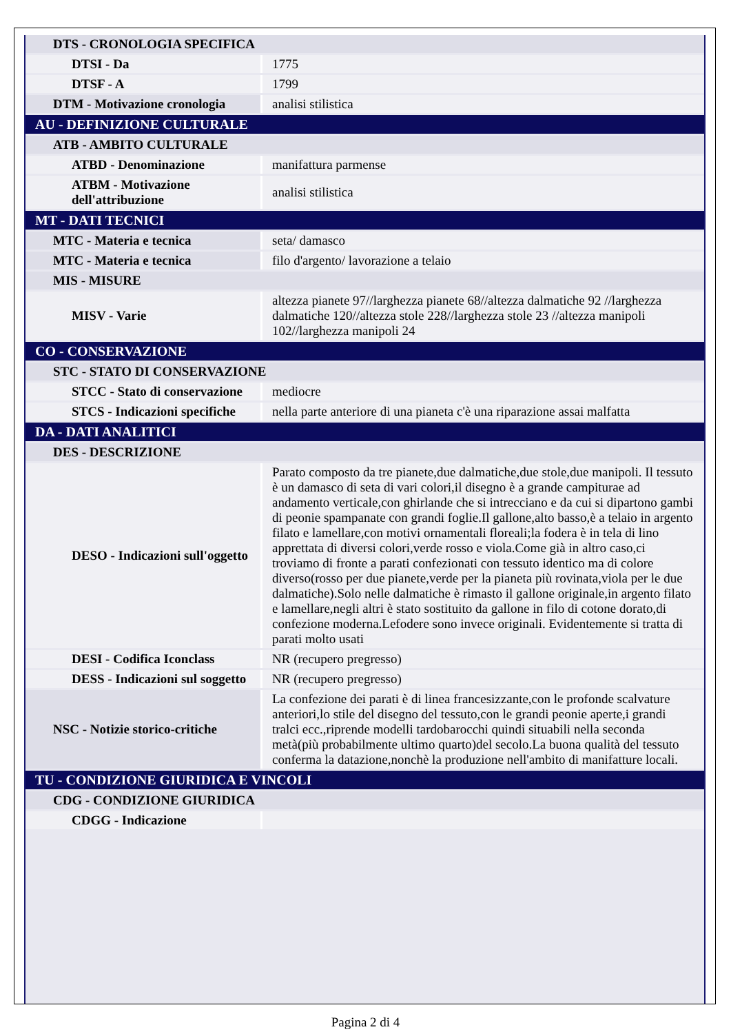| DTS - CRONOLOGIA SPECIFICA | |
| DTSI - Da | 1775 |
| DTSF - A | 1799 |
| DTM - Motivazione cronologia | analisi stilistica |
| AU - DEFINIZIONE CULTURALE | |
| ATB - AMBITO CULTURALE | |
| ATBD - Denominazione | manifattura parmense |
| ATBM - Motivazione dell'attribuzione | analisi stilistica |
| MT - DATI TECNICI | |
| MTC - Materia e tecnica | seta/ damasco |
| MTC - Materia e tecnica | filo d'argento/ lavorazione a telaio |
| MIS - MISURE | |
| MISV - Varie | altezza pianete 97//larghezza pianete 68//altezza dalmatiche 92 //larghezza dalmatiche 120//altezza stole 228//larghezza stole 23 //altezza manipoli 102//larghezza manipoli 24 |
| CO - CONSERVAZIONE | |
| STC - STATO DI CONSERVAZIONE | |
| STCC - Stato di conservazione | mediocre |
| STCS - Indicazioni specifiche | nella parte anteriore di una pianeta c'è una riparazione assai malfatta |
| DA - DATI ANALITICI | |
| DES - DESCRIZIONE | |
| DESO - Indicazioni sull'oggetto | Parato composto da tre pianete,due dalmatiche,due stole,due manipoli. Il tessuto è un damasco di seta di vari colori,il disegno è a grande campiturae ad andamento verticale,con ghirlande che si intrecciano e da cui si dipartono gambi di peonie spampanate con grandi foglie.Il gallone,alto basso,è a telaio in argento filato e lamellare,con motivi ornamentali floreali;la fodera è in tela di lino apprettata di diversi colori,verde rosso e viola.Come già in altro caso,ci troviamo di fronte a parati confezionati con tessuto identico ma di colore diverso(rosso per due pianete,verde per la pianeta più rovinata,viola per le due dalmatiche).Solo nelle dalmatiche è rimasto il gallone originale,in argento filato e lamellare,negli altri è stato sostituito da gallone in filo di cotone dorato,di confezione moderna.Lefodere sono invece originali. Evidentemente si tratta di parati molto usati |
| DESI - Codifica Iconclass | NR (recupero pregresso) |
| DESS - Indicazioni sul soggetto | NR (recupero pregresso) |
| NSC - Notizie storico-critiche | La confezione dei parati è di linea francesizzante,con le profonde scalvature anteriori,lo stile del disegno del tessuto,con le grandi peonie aperte,i grandi tralci ecc.,riprende modelli tardobarocchi quindi situabili nella seconda metà(più probabilmente ultimo quarto)del secolo.La buona qualità del tessuto conferma la datazione,nonchè la produzione nell'ambito di manifatture locali. |
| TU - CONDIZIONE GIURIDICA E VINCOLI | |
| CDG - CONDIZIONE GIURIDICA | |
| CDGG - Indicazione | |
Pagina 2 di 4